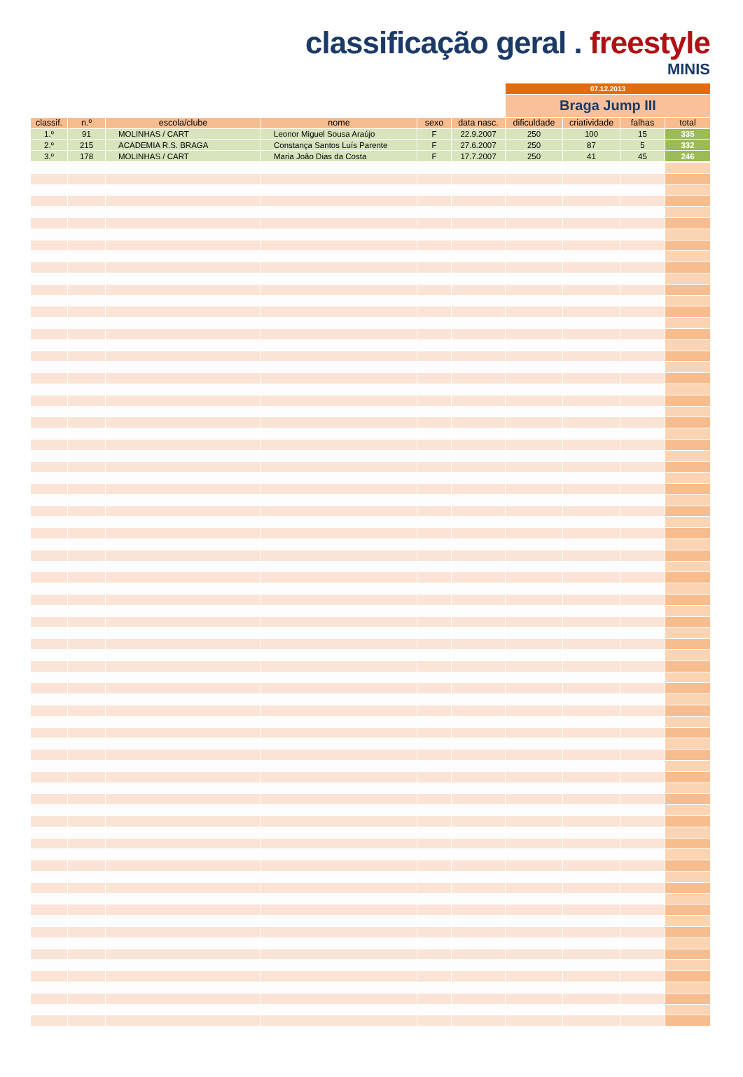classificação geral . freestyle
MINIS
| | | | | | | 07.12.2013 | | | |
| | | | | | | Braga Jump III | | | |
| classif. | n.º | escola/clube | nome | sexo | data nasc. | dificuldade | criatividade | falhas | total |
| 1.º | 91 | MOLINHAS / CART | Leonor Miguel Sousa Araújo | F | 22.9.2007 | 250 | 100 | 15 | 335 |
| 2.º | 215 | ACADEMIA R.S. BRAGA | Constança Santos Luís Parente | F | 27.6.2007 | 250 | 87 | 5 | 332 |
| 3.º | 178 | MOLINHAS / CART | Maria João Dias da Costa | F | 17.7.2007 | 250 | 41 | 45 | 246 |